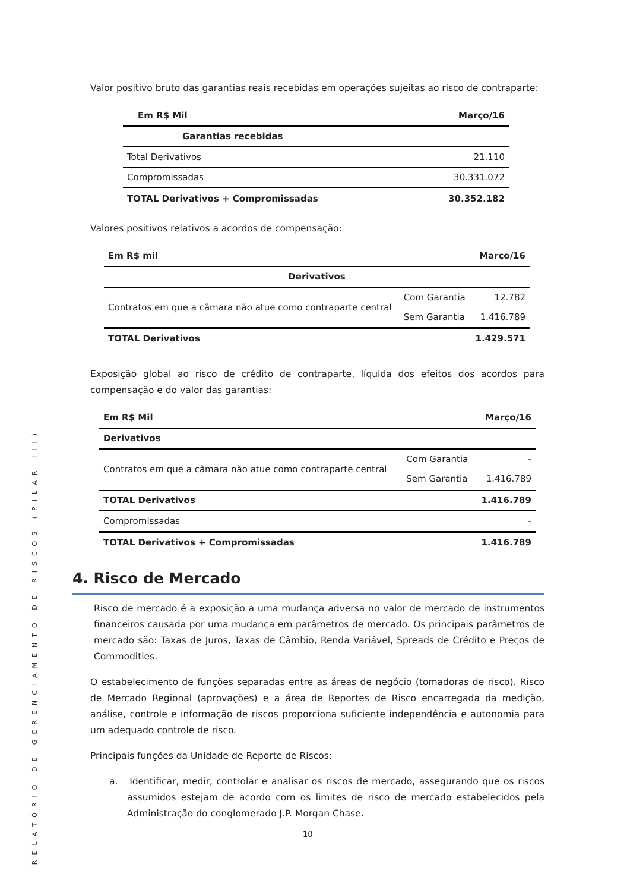RELATÓRIO DE GERENCIAMENTO DE RISCOS (PILAR III)
Valor positivo bruto das garantias reais recebidas em operações sujeitas ao risco de contraparte:
| Em R$ Mil | Março/16 |
| --- | --- |
| Garantias recebidas | |
| Total Derivativos | 21.110 |
| Compromissadas | 30.331.072 |
| TOTAL Derivativos + Compromissadas | 30.352.182 |
Valores positivos relativos a acordos de compensação:
| Em R$ mil | | Março/16 |
| --- | --- | --- |
| Derivativos | | |
| Contratos em que a câmara não atue como contraparte central | Com Garantia | 12.782 |
| | Sem Garantia | 1.416.789 |
| TOTAL Derivativos | | 1.429.571 |
Exposição global ao risco de crédito de contraparte, líquida dos efeitos dos acordos para compensação e do valor das garantias:
| Em R$ Mil | | Março/16 |
| --- | --- | --- |
| Derivativos | | |
| Contratos em que a câmara não atue como contraparte central | Com Garantia | - |
| | Sem Garantia | 1.416.789 |
| TOTAL Derivativos | | 1.416.789 |
| Compromissadas | | - |
| TOTAL Derivativos + Compromissadas | | 1.416.789 |
4. Risco de Mercado
Risco de mercado é a exposição a uma mudança adversa no valor de mercado de instrumentos financeiros causada por uma mudança em parâmetros de mercado. Os principais parâmetros de mercado são: Taxas de Juros, Taxas de Câmbio, Renda Variável, Spreads de Crédito e Preços de Commodities.
O estabelecimento de funções separadas entre as áreas de negócio (tomadoras de risco). Risco de Mercado Regional (aprovações) e a área de Reportes de Risco encarregada da medição, análise, controle e informação de riscos proporciona suficiente independência e autonomia para um adequado controle de risco.
Principais funções da Unidade de Reporte de Riscos:
a. Identificar, medir, controlar e analisar os riscos de mercado, assegurando que os riscos assumidos estejam de acordo com os limites de risco de mercado estabelecidos pela Administração do conglomerado J.P. Morgan Chase.
10